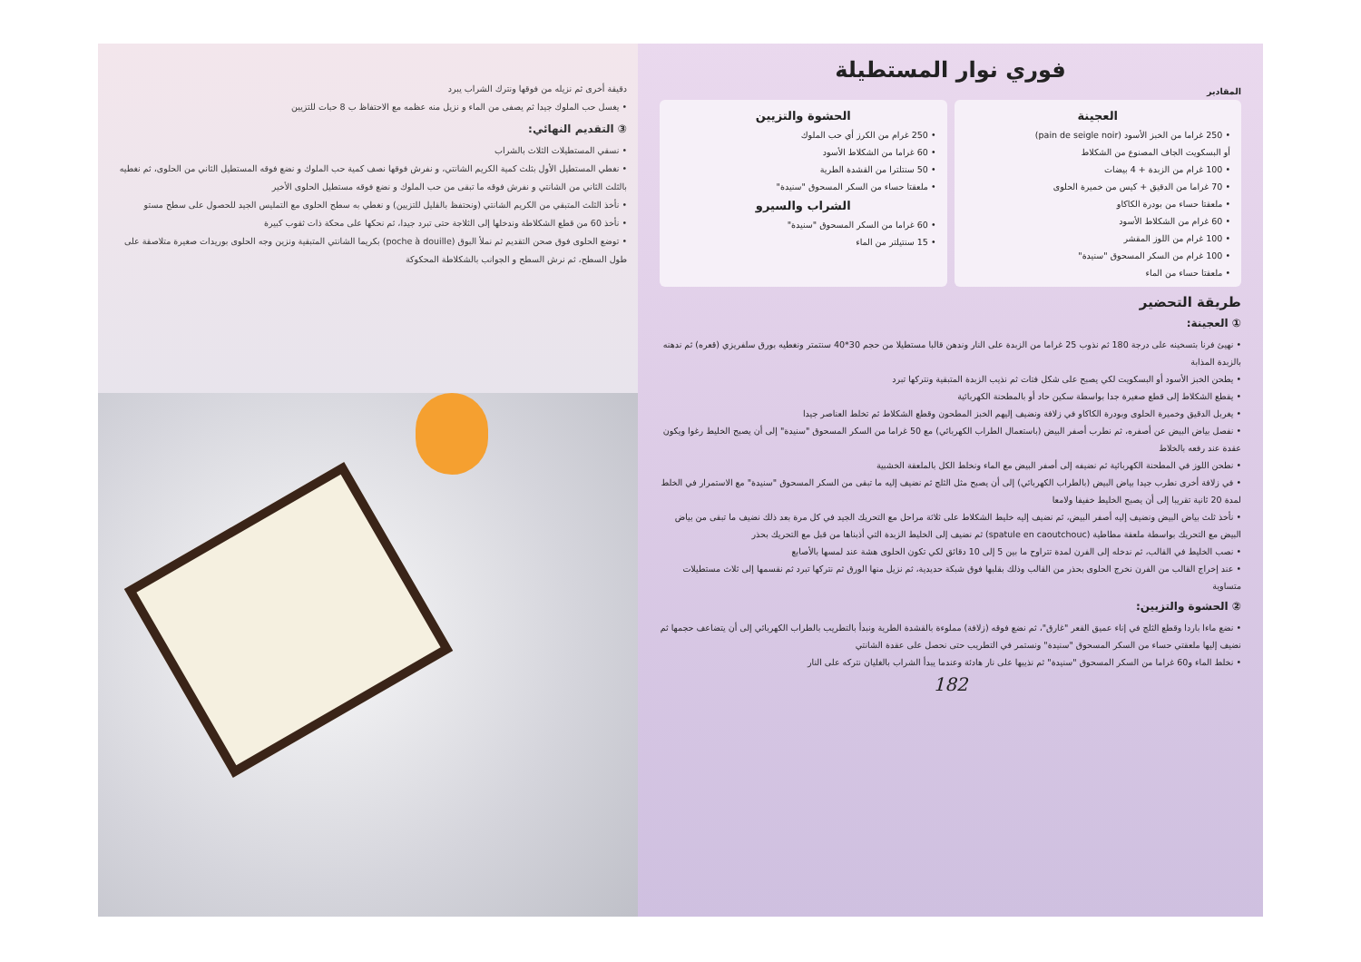دقيقة أخرى ثم نزيله من فوقها ونترك الشراب يبرد
• يغسل حب الملوك جيدا ثم يصفى من الماء و نزيل منه عظمه مع الاحتفاظ ب 8 حبات للتزيين
③ التقديم النهائي:
• نسقي المستطيلات الثلاث بالشراب
• نغطي المستطيل الأول بثلث كمية الكريم الشانتي، و نفرش فوقها نصف كمية حب الملوك و نضع فوقه المستطيل الثاني من الحلوى، ثم نغطيه بالثلث الثاني من الشانتي و نفرش فوقه ما تبقى من حب الملوك و نضع فوقه مستطيل الحلوى الأخير
• نأخذ الثلث المتبقي من الكريم الشانتي (ونحتفظ بالقليل للتزيين) و نغطي به سطح الحلوى مع التمليس الجيد للحصول على سطح مستو
• نأخذ 60 من قطع الشكلاطة وندخلها إلى الثلاجة حتى تبرد جيدا، ثم نحكها على محكة ذات ثقوب كبيرة
• توضع الحلوى فوق صحن التقديم ثم نملأ البوق (poche à douille) بكريما الشانتي المتبقية ونزين وجه الحلوى بوريدات صغيرة متلاصقة على طول السطح، ثم نرش السطح و الجوانب بالشكلاطة المحكوكة
فوري نوار المستطيلة
المقادير
العجينة
• 250 غراما من الخبز الأسود (pain de seigle noir)
أو البسكويت الجاف المصنوع من الشكلاط
• 100 غرام من الزبدة + 4 بيضات
• 70 غراما من الدقيق + كيس من خميرة الحلوى
• ملعقتا حساء من بودرة الكاكاو
• 60 غرام من الشكلاط الأسود
• 100 غرام من اللوز المقشر
• 100 غرام من السكر المسحوق "سنيدة"
• ملعقتا حساء من الماء
الحشوة والتزيين
• 250 غرام من الكرز أي حب الملوك
• 60 غراما من الشكلاط الأسود
• 50 سنتلترا من القشدة الطرية
• ملعقتا حساء من السكر المسحوق "سنيدة"
الشراب والسيرو
• 60 غراما من السكر المسحوق "سنيدة"
• 15 سنتيلتر من الماء
طريقة التحضير
① العجينة:
• نهيئ فرنا بتسخينه على درجة 180 ثم نذوب 25 غراما من الزبدة على النار وندهن قالبا مستطيلا من حجم 30*40 سنتمتر ونغطيه بورق سلفريزي (قعره) ثم ندهنه بالزبدة المذابة
• يطحن الخبز الأسود أو البسكويت لكي يصبح على شكل فتات ثم نذيب الزبدة المتبقية ونتركها تبرد
• يقطع الشكلاط إلى قطع صغيرة جدا بواسطة سكين حاد أو بالمطحنة الكهربائية
• يغربل الدقيق وخميرة الحلوى وبودرة الكاكاو في زلافة ونضيف إليهم الخبز المطحون وقطع الشكلاط ثم تخلط العناصر جيدا
• نفصل بياض البيض عن أصفره، ثم نطرب أصفر البيض (باستعمال الطراب الكهربائي) مع 50 غراما من السكر المسحوق "سنيدة" إلى أن يصبح الخليط رغوا ويكون عقدة عند رفعه بالخلاط
• نطحن اللوز في المطحنة الكهربائية ثم نضيفه إلى أصفر البيض مع الماء ونخلط الكل بالملعقة الخشبية
• في زلافة أخرى نطرب جيدا بياض البيض (بالطراب الكهربائي) إلى أن يصبح مثل الثلج ثم نضيف إليه ما تبقى من السكر المسحوق "سنيدة" مع الاستمرار في الخلط لمدة 20 ثانية تقريبا إلى أن يصبح الخليط خفيفا ولامعا
• نأخذ ثلث بياض البيض ونضيف إليه أصفر البيض، ثم نضيف إليه خليط الشكلاط على ثلاثة مراحل مع التحريك الجيد في كل مرة بعد ذلك نضيف ما تبقى من بياض البيض مع التحريك بواسطة ملعقة مطاطية (spatule en caoutchouc) ثم نضيف إلى الخليط الزبدة التي أذبناها من قبل مع التحريك بحذر
• نصب الخليط في القالب، ثم ندخله إلى الفرن لمدة تتراوح ما بين 5 إلى 10 دقائق لكي تكون الحلوى هشة عند لمسها بالأصابع
• عند إخراج القالب من الفرن نخرج الحلوى بحذر من القالب وذلك بقلبها فوق شبكة حديدية، ثم نزيل منها الورق ثم نتركها تبرد ثم نقسمها إلى ثلاث مستطيلات متساوية
② الحشوة والتزيين:
• نضع ماءا باردا وقطع الثلج في إناء عميق القعر "غارق"، ثم نضع فوقه (زلافة) مملوءة بالقشدة الطرية ونبدأ بالتطريب بالطراب الكهربائي إلى أن يتضاعف حجمها ثم نضيف إليها ملعقتي حساء من السكر المسحوق "سنيدة" ونستمر في التطريب حتى نحصل على عقدة الشانتي
• نخلط الماء و60 غراما من السكر المسحوق "سنيدة" ثم نذيبها على نار هادئة وعندما يبدأ الشراب بالغليان نتركه على النار
182